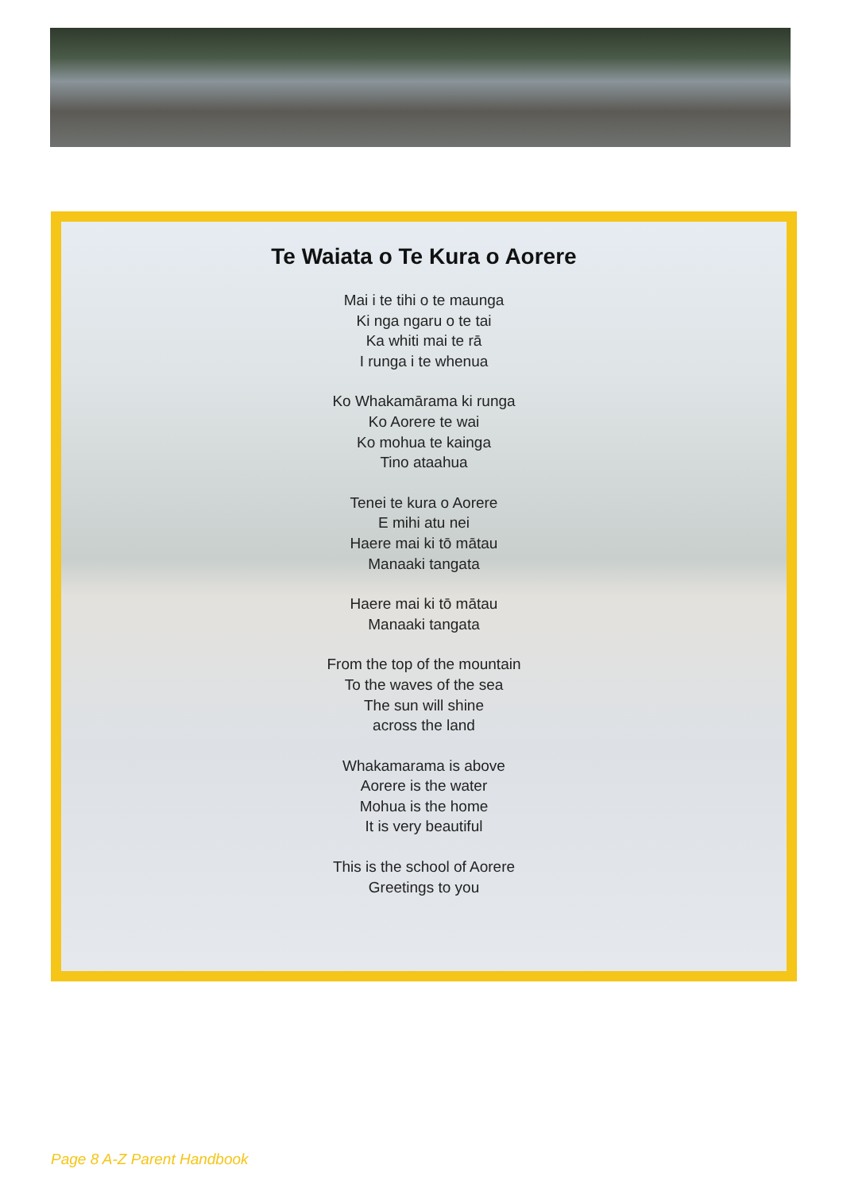Te Waiata o Te Kura o Aorere
Mai i te tihi o te maunga
Ki nga ngaru o te tai
Ka whiti mai te rā
I runga i te whenua
Ko Whakamārama ki runga
Ko Aorere te wai
Ko mohua te kainga
Tino ataahua
Tenei te kura o Aorere
E mihi atu nei
Haere mai ki tō mātau
Manaaki tangata
Haere mai ki tō mātau
Manaaki tangata
From the top of the mountain
To the waves of the sea
The sun will shine
across the land
Whakamarama is above
Aorere is the water
Mohua is the home
It is very beautiful
This is the school of Aorere
Greetings to you
Page 8 A-Z Parent Handbook